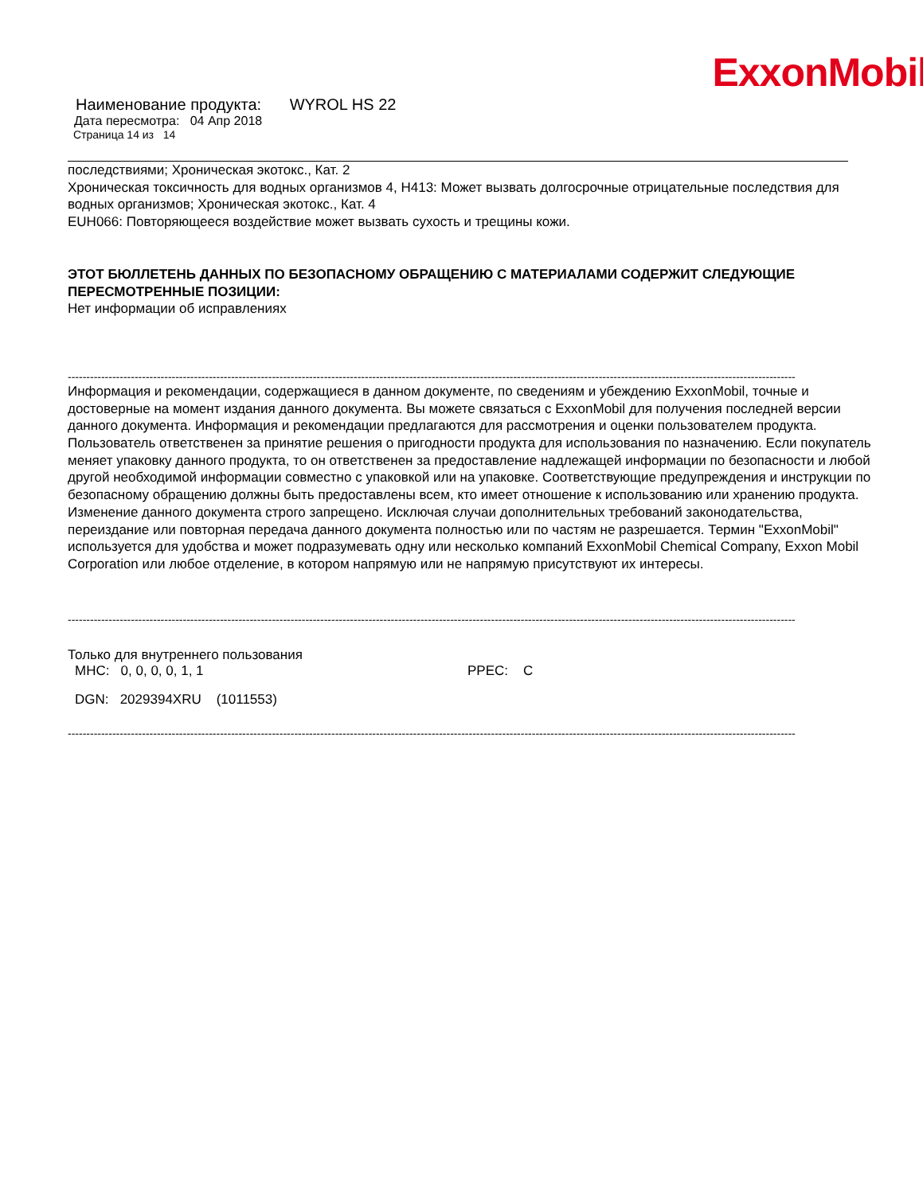ExxonMobil
Наименование продукта: WYROL HS 22
Дата пересмотра: 04 Апр 2018
Страница 14 из 14
последствиями; Хроническая экотокс., Кат. 2
Хроническая токсичность для водных организмов 4, H413: Может вызвать долгосрочные отрицательные последствия для водных организмов; Хроническая экотокс., Кат. 4
EUH066: Повторяющееся воздействие может вызвать сухость и трещины кожи.
ЭТОТ БЮЛЛЕТЕНЬ ДАННЫХ ПО БЕЗОПАСНОМУ ОБРАЩЕНИЮ С МАТЕРИАЛАМИ СОДЕРЖИТ СЛЕДУЮЩИЕ ПЕРЕСМОТРЕННЫЕ ПОЗИЦИИ:
Нет информации об исправлениях
----------------------------------------------------------------------------------------------------------------------------------------------------------------------------------------------------
Информация и рекомендации, содержащиеся в данном документе, по сведениям и убеждению ExxonMobil, точные и достоверные на момент издания данного документа. Вы можете связаться с ExxonMobil для получения последней версии данного документа. Информация и рекомендации предлагаются для рассмотрения и оценки пользователем продукта. Пользователь ответственен за принятие решения о пригодности продукта для использования по назначению. Если покупатель меняет упаковку данного продукта, то он ответственен за предоставление надлежащей информации по безопасности и любой другой необходимой информации совместно с упаковкой или на упаковке. Соответствующие предупреждения и инструкции по безопасному обращению должны быть предоставлены всем, кто имеет отношение к использованию или хранению продукта. Изменение данного документа строго запрещено. Исключая случаи дополнительных требований законодательства, переиздание или повторная передача данного документа полностью или по частям не разрешается. Термин "ExxonMobil" используется для удобства и может подразумевать одну или несколько компаний ExxonMobil Chemical Company, Exxon Mobil Corporation или любое отделение, в котором напрямую или не напрямую присутствуют их интересы.
----------------------------------------------------------------------------------------------------------------------------------------------------------------------------------------------------
Только для внутреннего пользования
MHC: 0, 0, 0, 0, 1, 1 PPEC: C
DGN: 2029394XRU (1011553)
----------------------------------------------------------------------------------------------------------------------------------------------------------------------------------------------------